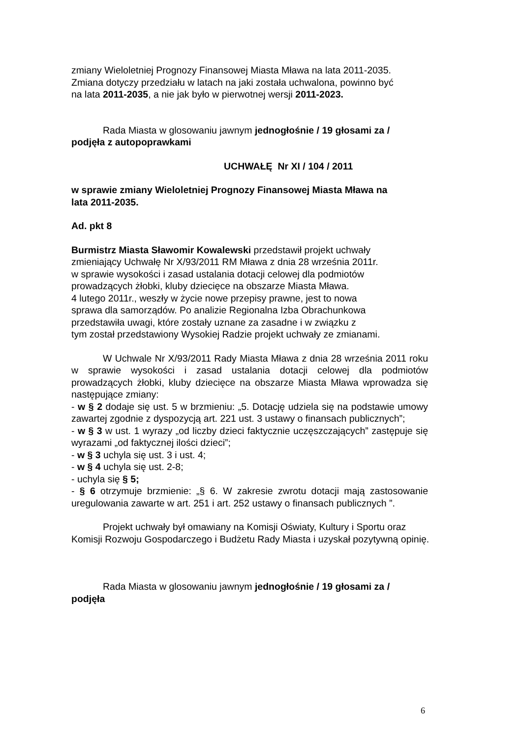zmiany Wieloletniej Prognozy Finansowej Miasta Mława na lata 2011-2035.
Zmiana dotyczy przedziału w latach na jaki została uchwalona, powinno być
na lata 2011-2035, a nie jak było w pierwotnej wersji 2011-2023.
Rada Miasta w glosowaniu jawnym jednogłośnie / 19 głosami za /
podjęła z autopoprawkami
UCHWAŁĘ Nr XI / 104 / 2011
w sprawie zmiany Wieloletniej Prognozy Finansowej Miasta Mława na
lata 2011-2035.
Ad. pkt 8
Burmistrz Miasta Sławomir Kowalewski przedstawił projekt uchwały
zmieniający Uchwałę Nr X/93/2011 RM Mława z dnia 28 września 2011r.
w sprawie wysokości i zasad ustalania dotacji celowej dla podmiotów
prowadzących żłobki, kluby dziecięce na obszarze Miasta Mława.
4 lutego 2011r., weszły w życie nowe przepisy prawne, jest to nowa
sprawa dla samorządów. Po analizie Regionalna Izba Obrachunkowa
przedstawiła uwagi, które zostały uznane za zasadne i w związku z
tym został przedstawiony Wysokiej Radzie projekt uchwały ze zmianami.
W Uchwale Nr X/93/2011 Rady Miasta Mława z dnia 28 września 2011 roku w sprawie wysokości i zasad ustalania dotacji celowej dla podmiotów prowadzących żłobki, kluby dziecięce na obszarze Miasta Mława wprowadza się następujące zmiany:
- w § 2 dodaje się ust. 5 w brzmieniu: „5. Dotację udziela się na podstawie umowy zawartej zgodnie z dyspozycją art. 221 ust. 3 ustawy o finansach publicznych”;
- w § 3 w ust. 1 wyrazy „od liczby dzieci faktycznie uczęszczających” zastępuje się wyrazami „od faktycznej ilości dzieci”;
- w § 3 uchyla się ust. 3 i ust. 4;
- w § 4 uchyla się ust. 2-8;
- uchyla się § 5;
- § 6 otrzymuje brzmienie: „§ 6. W zakresie zwrotu dotacji mają zastosowanie uregulowania zawarte w art. 251 i art. 252 ustawy o finansach publicznych ”.
Projekt uchwały był omawiany na Komisji Oświaty, Kultury i Sportu oraz
Komisji Rozwoju Gospodarczego i Budżetu Rady Miasta i uzyskał pozytywną opinię.
Rada Miasta w glosowaniu jawnym jednogłośnie / 19 głosami za /
podjęła
6